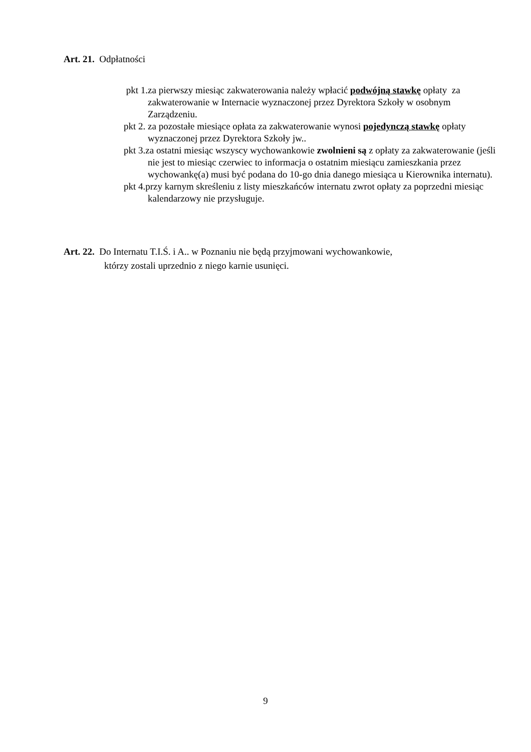Art. 21. Odpłatności
pkt 1.za pierwszy miesiąc zakwaterowania należy wpłacić podwójną stawkę opłaty za zakwaterowanie w Internacie wyznaczonej przez Dyrektora Szkoły w osobnym Zarządzeniu.
pkt 2. za pozostałe miesiące opłata za zakwaterowanie wynosi pojedynczą stawkę opłaty wyznaczonej przez Dyrektora Szkoły jw..
pkt 3.za ostatni miesiąc wszyscy wychowankowie zwolnieni są z opłaty za zakwaterowanie (jeśli nie jest to miesiąc czerwiec to informacja o ostatnim miesiącu zamieszkania przez wychowankę(a) musi być podana do 10-go dnia danego miesiąca u Kierownika internatu).
pkt 4.przy karnym skreśleniu z listy mieszkańców internatu zwrot opłaty za poprzedni miesiąc kalendarzowy nie przysługuje.
Art. 22. Do Internatu T.I.Ś. i A.. w Poznaniu nie będą przyjmowani wychowankowie,
którzy zostali uprzednio z niego karnie usunięci.
9